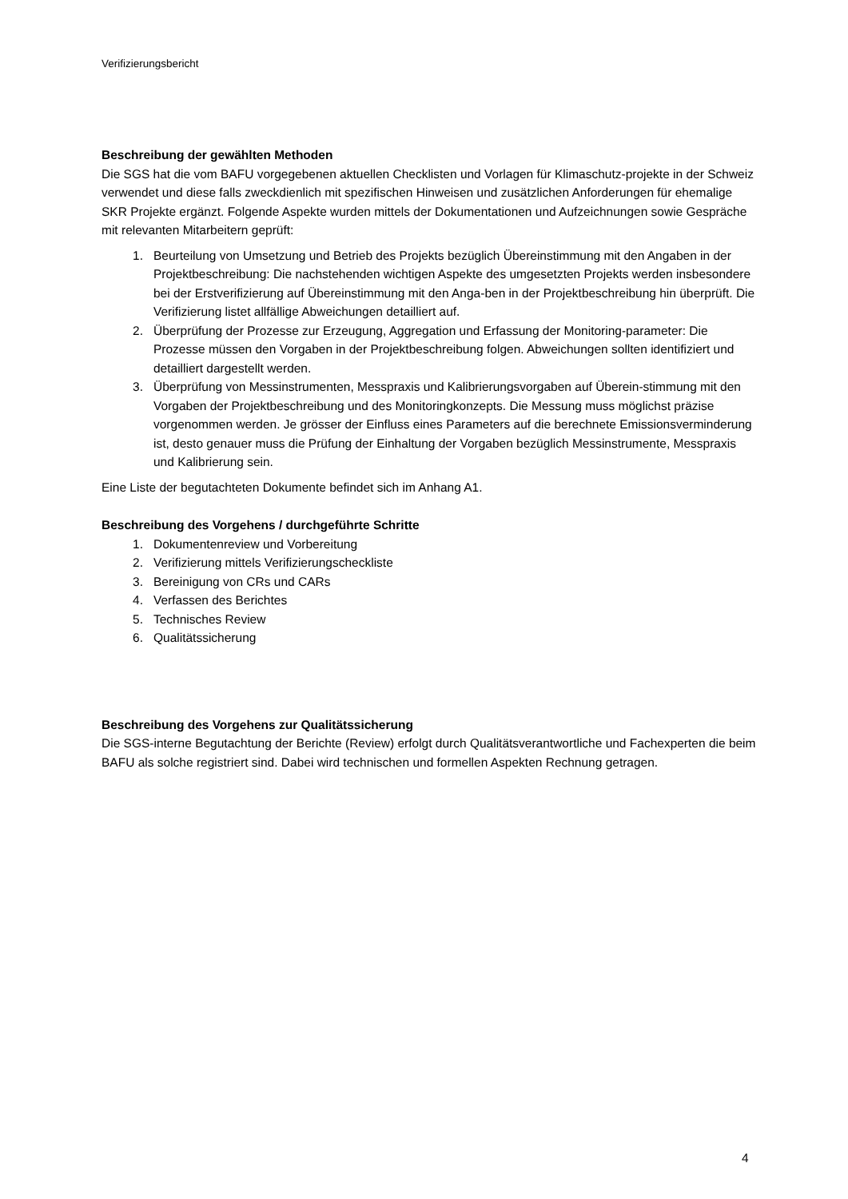Verifizierungsbericht
Beschreibung der gewählten Methoden
Die SGS hat die vom BAFU vorgegebenen aktuellen Checklisten und Vorlagen für Klimaschutz-projekte in der Schweiz verwendet und diese falls zweckdienlich mit spezifischen Hinweisen und zusätzlichen Anforderungen für ehemalige SKR Projekte ergänzt. Folgende Aspekte wurden mittels der Dokumentationen und Aufzeichnungen sowie Gespräche mit relevanten Mitarbeitern geprüft:
1. Beurteilung von Umsetzung und Betrieb des Projekts bezüglich Übereinstimmung mit den Angaben in der Projektbeschreibung: Die nachstehenden wichtigen Aspekte des umgesetzten Projekts werden insbesondere bei der Erstverifizierung auf Übereinstimmung mit den Anga-ben in der Projektbeschreibung hin überprüft. Die Verifizierung listet allfällige Abweichungen detailliert auf.
2. Überprüfung der Prozesse zur Erzeugung, Aggregation und Erfassung der Monitoring-parameter: Die Prozesse müssen den Vorgaben in der Projektbeschreibung folgen. Abweichungen sollten identifiziert und detailliert dargestellt werden.
3. Überprüfung von Messinstrumenten, Messpraxis und Kalibrierungsvorgaben auf Überein-stimmung mit den Vorgaben der Projektbeschreibung und des Monitoringkonzepts. Die Messung muss möglichst präzise vorgenommen werden. Je grösser der Einfluss eines Parameters auf die berechnete Emissionsverminderung ist, desto genauer muss die Prüfung der Einhaltung der Vorgaben bezüglich Messinstrumente, Messpraxis und Kalibrierung sein.
Eine Liste der begutachteten Dokumente befindet sich im Anhang A1.
Beschreibung des Vorgehens / durchgeführte Schritte
1. Dokumentenreview und Vorbereitung
2. Verifizierung mittels Verifizierungscheckliste
3. Bereinigung von CRs und CARs
4. Verfassen des Berichtes
5. Technisches Review
6. Qualitätssicherung
Beschreibung des Vorgehens zur Qualitätssicherung
Die SGS-interne Begutachtung der Berichte (Review) erfolgt durch Qualitätsverantwortliche und Fachexperten die beim BAFU als solche registriert sind. Dabei wird technischen und formellen Aspekten Rechnung getragen.
4